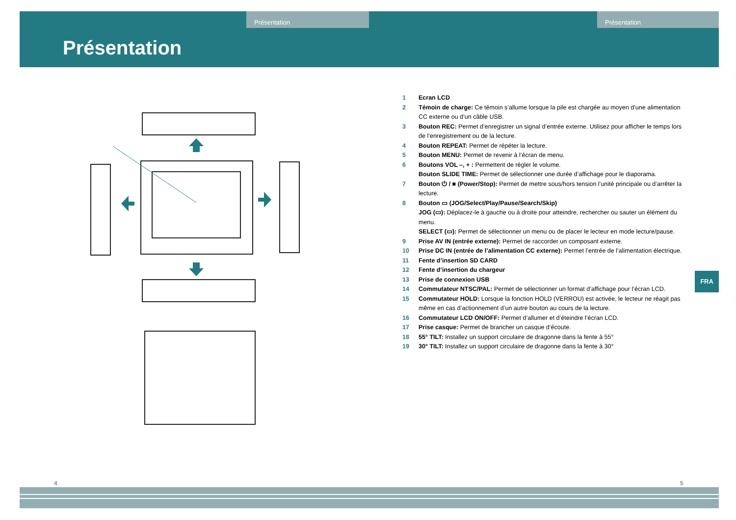Présentation Présentation
Présentation
1 Ecran LCD
2 Témoin de charge: Ce témoin s’allume lorsque la pile est chargée au moyen d’une alimentation CC externe ou d’un câble USB.
3 Bouton REC: Permet d’enregistrer un signal d’entrée externe. Utilisez pour afficher le temps lors de l’enregistrement ou de la lecture.
4 Bouton REPEAT: Permet de répéter la lecture.
5 Bouton MENU: Permet de revenir à l’écran de menu.
6 Boutons VOL –, + : Permettent de régler le volume.
Bouton SLIDE TIME: Permet de sélectionner une durée d’affichage pour le diaporama.
7 Bouton ⏻ / ■ (Power/Stop): Permet de mettre sous/hors tension l’unité principale ou d’arrêter la lecture.
8 Bouton ▭ (JOG/Select/Play/Pause/Search/Skip)
JOG (▭): Déplacez-le à gauche ou à droite pour atteindre, rechercher ou sauter un élément du menu.
SELECT (▭): Permet de sélectionner un menu ou de placer le lecteur en mode lecture/pause.
9 Prise AV IN (entrée externe): Permet de raccorder un composant externe.
10 Prise DC IN (entrée de l’alimentation CC externe): Permet l’entrée de l’alimentation électrique.
11 Fente d’insertion SD CARD
12 Fente d’insertion du chargeur
13 Prise de connexion USB
14 Commutateur NTSC/PAL: Permet de sélectionner un format d’affichage pour l’écran LCD.
15 Commutateur HOLD: Lorsque la fonction HOLD (VERROU) est activée, le lecteur ne réagit pas même en cas d’actionnement d’un autre bouton au cours de la lecture.
16 Commutateur LCD ON/OFF: Permet d’allumer et d’éteindre l’écran LCD.
17 Prise casque: Permet de brancher un casque d’écoute.
18 55° TILT: Installez un support circulaire de dragonne dans la fente à 55°
19 30° TILT: Installez un support circulaire de dragonne dans la fente à 30°
FRA
4 5